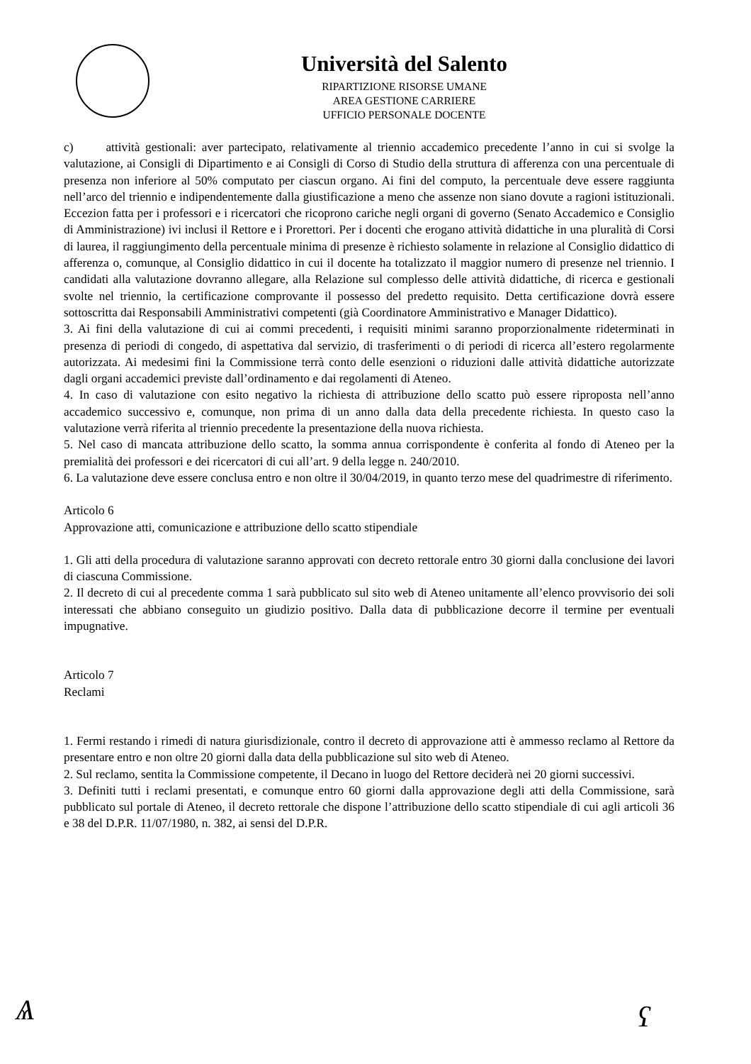Università del Salento
RIPARTIZIONE RISORSE UMANE
AREA GESTIONE CARRIERE
UFFICIO PERSONALE DOCENTE
c) attività gestionali: aver partecipato, relativamente al triennio accademico precedente l’anno in cui si svolge la valutazione, ai Consigli di Dipartimento e ai Consigli di Corso di Studio della struttura di afferenza con una percentuale di presenza non inferiore al 50% computato per ciascun organo. Ai fini del computo, la percentuale deve essere raggiunta nell’arco del triennio e indipendentemente dalla giustificazione a meno che assenze non siano dovute a ragioni istituzionali. Eccezion fatta per i professori e i ricercatori che ricoprono cariche negli organi di governo (Senato Accademico e Consiglio di Amministrazione) ivi inclusi il Rettore e i Prorettori. Per i docenti che erogano attività didattiche in una pluralità di Corsi di laurea, il raggiungimento della percentuale minima di presenze è richiesto solamente in relazione al Consiglio didattico di afferenza o, comunque, al Consiglio didattico in cui il docente ha totalizzato il maggior numero di presenze nel triennio. I candidati alla valutazione dovranno allegare, alla Relazione sul complesso delle attività didattiche, di ricerca e gestionali svolte nel triennio, la certificazione comprovante il possesso del predetto requisito. Detta certificazione dovrà essere sottoscritta dai Responsabili Amministrativi competenti (già Coordinatore Amministrativo e Manager Didattico).
3. Ai fini della valutazione di cui ai commi precedenti, i requisiti minimi saranno proporzionalmente rideterminati in presenza di periodi di congedo, di aspettativa dal servizio, di trasferimenti o di periodi di ricerca all’estero regolarmente autorizzata. Ai medesimi fini la Commissione terrà conto delle esenzioni o riduzioni dalle attività didattiche autorizzate dagli organi accademici previste dall’ordinamento e dai regolamenti di Ateneo.
4. In caso di valutazione con esito negativo la richiesta di attribuzione dello scatto può essere riproposta nell’anno accademico successivo e, comunque, non prima di un anno dalla data della precedente richiesta. In questo caso la valutazione verrà riferita al triennio precedente la presentazione della nuova richiesta.
5. Nel caso di mancata attribuzione dello scatto, la somma annua corrispondente è conferita al fondo di Ateneo per la premialità dei professori e dei ricercatori di cui all’art. 9 della legge n. 240/2010.
6. La valutazione deve essere conclusa entro e non oltre il 30/04/2019, in quanto terzo mese del quadrimestre di riferimento.
Articolo 6
Approvazione atti, comunicazione e attribuzione dello scatto stipendiale
1. Gli atti della procedura di valutazione saranno approvati con decreto rettorale entro 30 giorni dalla conclusione dei lavori di ciascuna Commissione.
2. Il decreto di cui al precedente comma 1 sarà pubblicato sul sito web di Ateneo unitamente all’elenco provvisorio dei soli interessati che abbiano conseguito un giudizio positivo. Dalla data di pubblicazione decorre il termine per eventuali impugnative.
Articolo 7
Reclami
1. Fermi restando i rimedi di natura giurisdizionale, contro il decreto di approvazione atti è ammesso reclamo al Rettore da presentare entro e non oltre 20 giorni dalla data della pubblicazione sul sito web di Ateneo.
2. Sul reclamo, sentita la Commissione competente, il Decano in luogo del Rettore deciderà nei 20 giorni successivi.
3. Definiti tutti i reclami presentati, e comunque entro 60 giorni dalla approvazione degli atti della Commissione, sarà pubblicato sul portale di Ateneo, il decreto rettorale che dispone l’attribuzione dello scatto stipendiale di cui agli articoli 36 e 38 del D.P.R. 11/07/1980, n. 382, ai sensi del D.P.R.
Ѧ ʕ